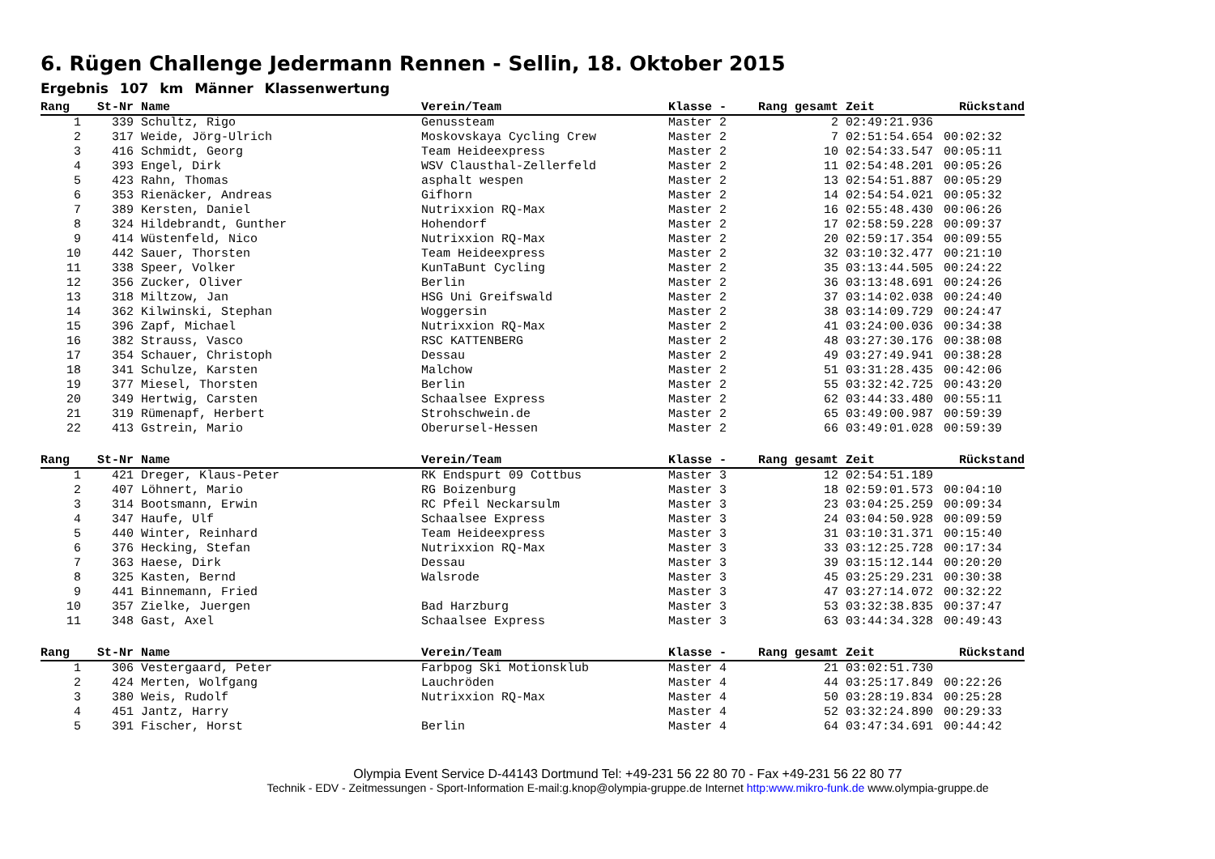6. Rügen Challenge Jedermann Rennen - Sellin, 18. Oktober 2015
Ergebnis 107 km Männer Klassenwertung
| Rang | St-Nr | Name | Verein/Team | Klasse - | Rang gesamt | Zeit | Rückstand |
| --- | --- | --- | --- | --- | --- | --- | --- |
| 1 | 339 | Schultz, Rigo | Genussteam | Master 2 | 2 | 02:49:21.936 | |
| 2 | 317 | Weide, Jörg-Ulrich | Moskovskaya Cycling Crew | Master 2 | 7 | 02:51:54.654 | 00:02:32 |
| 3 | 416 | Schmidt, Georg | Team Heideexpress | Master 2 | 10 | 02:54:33.547 | 00:05:11 |
| 4 | 393 | Engel, Dirk | WSV Clausthal-Zellerfeld | Master 2 | 11 | 02:54:48.201 | 00:05:26 |
| 5 | 423 | Rahn, Thomas | asphalt wespen | Master 2 | 13 | 02:54:51.887 | 00:05:29 |
| 6 | 353 | Rienäcker, Andreas | Gifhorn | Master 2 | 14 | 02:54:54.021 | 00:05:32 |
| 7 | 389 | Kersten, Daniel | Nutrixxion RQ-Max | Master 2 | 16 | 02:55:48.430 | 00:06:26 |
| 8 | 324 | Hildebrandt, Gunther | Hohendorf | Master 2 | 17 | 02:58:59.228 | 00:09:37 |
| 9 | 414 | Wüstenfeld, Nico | Nutrixxion RQ-Max | Master 2 | 20 | 02:59:17.354 | 00:09:55 |
| 10 | 442 | Sauer, Thorsten | Team Heideexpress | Master 2 | 32 | 03:10:32.477 | 00:21:10 |
| 11 | 338 | Speer, Volker | KunTaBunt Cycling | Master 2 | 35 | 03:13:44.505 | 00:24:22 |
| 12 | 356 | Zucker, Oliver | Berlin | Master 2 | 36 | 03:13:48.691 | 00:24:26 |
| 13 | 318 | Miltzow, Jan | HSG Uni Greifswald | Master 2 | 37 | 03:14:02.038 | 00:24:40 |
| 14 | 362 | Kilwinski, Stephan | Woggersin | Master 2 | 38 | 03:14:09.729 | 00:24:47 |
| 15 | 396 | Zapf, Michael | Nutrixxion RQ-Max | Master 2 | 41 | 03:24:00.036 | 00:34:38 |
| 16 | 382 | Strauss, Vasco | RSC KATTENBERG | Master 2 | 48 | 03:27:30.176 | 00:38:08 |
| 17 | 354 | Schauer, Christoph | Dessau | Master 2 | 49 | 03:27:49.941 | 00:38:28 |
| 18 | 341 | Schulze, Karsten | Malchow | Master 2 | 51 | 03:31:28.435 | 00:42:06 |
| 19 | 377 | Miesel, Thorsten | Berlin | Master 2 | 55 | 03:32:42.725 | 00:43:20 |
| 20 | 349 | Hertwig, Carsten | Schaalsee Express | Master 2 | 62 | 03:44:33.480 | 00:55:11 |
| 21 | 319 | Rümenapf, Herbert | Strohschwein.de | Master 2 | 65 | 03:49:00.987 | 00:59:39 |
| 22 | 413 | Gstrein, Mario | Oberursel-Hessen | Master 2 | 66 | 03:49:01.028 | 00:59:39 |
| Rang | St-Nr | Name | Verein/Team | Klasse - | Rang gesamt | Zeit | Rückstand |
| --- | --- | --- | --- | --- | --- | --- | --- |
| 1 | 421 | Dreger, Klaus-Peter | RK Endspurt 09 Cottbus | Master 3 | 12 | 02:54:51.189 | |
| 2 | 407 | Löhnert, Mario | RG Boizenburg | Master 3 | 18 | 02:59:01.573 | 00:04:10 |
| 3 | 314 | Bootsmann, Erwin | RC Pfeil Neckarsulm | Master 3 | 23 | 03:04:25.259 | 00:09:34 |
| 4 | 347 | Haufe, Ulf | Schaalsee Express | Master 3 | 24 | 03:04:50.928 | 00:09:59 |
| 5 | 440 | Winter, Reinhard | Team Heideexpress | Master 3 | 31 | 03:10:31.371 | 00:15:40 |
| 6 | 376 | Hecking, Stefan | Nutrixxion RQ-Max | Master 3 | 33 | 03:12:25.728 | 00:17:34 |
| 7 | 363 | Haese, Dirk | Dessau | Master 3 | 39 | 03:15:12.144 | 00:20:20 |
| 8 | 325 | Kasten, Bernd | Walsrode | Master 3 | 45 | 03:25:29.231 | 00:30:38 |
| 9 | 441 | Binnemann, Fried | | Master 3 | 47 | 03:27:14.072 | 00:32:22 |
| 10 | 357 | Zielke, Juergen | Bad Harzburg | Master 3 | 53 | 03:32:38.835 | 00:37:47 |
| 11 | 348 | Gast, Axel | Schaalsee Express | Master 3 | 63 | 03:44:34.328 | 00:49:43 |
| Rang | St-Nr | Name | Verein/Team | Klasse - | Rang gesamt | Zeit | Rückstand |
| --- | --- | --- | --- | --- | --- | --- | --- |
| 1 | 306 | Vestergaard, Peter | Farbpog Ski Motionsklub | Master 4 | 21 | 03:02:51.730 | |
| 2 | 424 | Merten, Wolfgang | Lauchröden | Master 4 | 44 | 03:25:17.849 | 00:22:26 |
| 3 | 380 | Weis, Rudolf | Nutrixxion RQ-Max | Master 4 | 50 | 03:28:19.834 | 00:25:28 |
| 4 | 451 | Jantz, Harry | | Master 4 | 52 | 03:32:24.890 | 00:29:33 |
| 5 | 391 | Fischer, Horst | Berlin | Master 4 | 64 | 03:47:34.691 | 00:44:42 |
Olympia Event Service D-44143 Dortmund Tel: +49-231 56 22 80 70 - Fax +49-231 56 22 80 77
Technik - EDV - Zeitmessungen - Sport-Information E-mail:g.knop@olympia-gruppe.de Internet http:www.mikro-funk.de www.olympia-gruppe.de